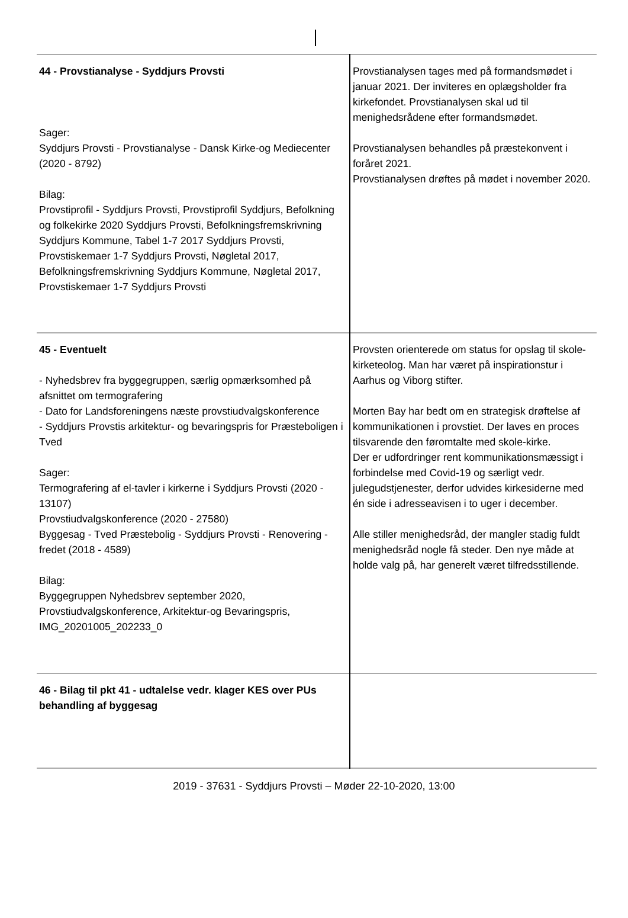| 44 - Provstianalyse - Syddjurs Provsti Sager: Syddjurs Provsti - Provstianalyse - Dansk Kirke-og Mediecenter (2020 - 8792) Bilag: Provstiprofil - Syddjurs Provsti, Provstiprofil Syddjurs, Befolkning og folkekirke 2020 Syddjurs Provsti, Befolkningsfremskrivning Syddjurs Kommune, Tabel 1-7 2017 Syddjurs Provsti, Provstiskemaer 1-7 Syddjurs Provsti, Nøgletal 2017, Befolkningsfremskrivning Syddjurs Kommune, Nøgletal 2017, Provstiskemaer 1-7 Syddjurs Provsti | Provstianalysen tages med på formandsmødet i januar 2021. Der inviteres en oplægsholder fra kirkefondet. Provstianalysen skal ud til menighedsrådene efter formandsmødet. Provstianalysen behandles på præstekonvent i foråret 2021. Provstianalysen drøftes på mødet i november 2020. |
| 45 - Eventuelt - Nyhedsbrev fra byggegruppen, særlig opmærksomhed på afsnittet om termografering - Dato for Landsforeningens næste provstiudvalgskonference - Syddjurs Provstis arkitektur- og bevaringspris for Præsteboligen i Tved Sager: Termografering af el-tavler i kirkerne i Syddjurs Provsti (2020 - 13107) Provstiudvalgskonference (2020 - 27580) Byggesag - Tved Præstebolig - Syddjurs Provsti - Renovering - fredet (2018 - 4589) Bilag: Byggegruppen Nyhedsbrev september 2020, Provstiudvalgskonference, Arkitektur-og Bevaringspris, IMG_20201005_202233_0 | Provsten orienterede om status for opslag til skole-kirketeolog. Man har været på inspirationstur i Aarhus og Viborg stifter. Morten Bay har bedt om en strategisk drøftelse af kommunikationen i provstiet. Der laves en proces tilsvarende den føromtalte med skole-kirke. Der er udfordringer rent kommunikationsmæssigt i forbindelse med Covid-19 og særligt vedr. julegudstjenester, derfor udvides kirkesiderne med én side i adresseavisen i to uger i december. Alle stiller menighedsråd, der mangler stadig fuldt menighedsråd nogle få steder. Den nye måde at holde valg på, har generelt været tilfredsstillende. |
| 46 - Bilag til pkt 41 - udtalelse vedr. klager KES over PUs behandling af byggesag | |
2019 - 37631 - Syddjurs Provsti – Møder 22-10-2020, 13:00